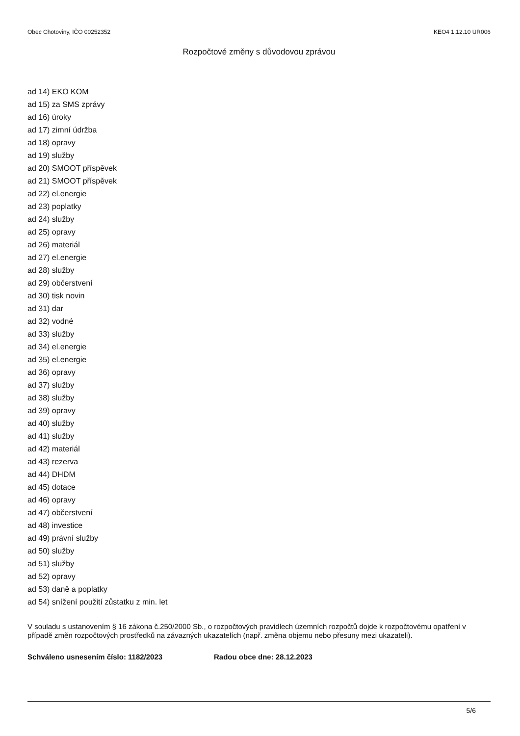Obec Chotoviny, IČO 00252352 KEO4 1.12.10 UR006
Rozpočtové změny s důvodovou zprávou
ad 14) EKO KOM
ad 15) za SMS zprávy
ad 16) úroky
ad 17) zimní údržba
ad 18) opravy
ad 19) služby
ad 20) SMOOT příspěvek
ad 21) SMOOT příspěvek
ad 22) el.energie
ad 23) poplatky
ad 24) služby
ad 25) opravy
ad 26) materiál
ad 27) el.energie
ad 28) služby
ad 29) občerstvení
ad 30) tisk novin
ad 31) dar
ad 32) vodné
ad 33) služby
ad 34) el.energie
ad 35) el.energie
ad 36) opravy
ad 37) služby
ad 38) služby
ad 39) opravy
ad 40) služby
ad 41) služby
ad 42) materiál
ad 43) rezerva
ad 44) DHDM
ad 45) dotace
ad 46) opravy
ad 47) občerstvení
ad 48) investice
ad 49) právní služby
ad 50) služby
ad 51) služby
ad 52) opravy
ad 53) daně a poplatky
ad 54) snížení použití zůstatku z min. let
V souladu s ustanovením § 16 zákona č.250/2000 Sb., o rozpočtových pravidlech územních rozpočtů dojde k rozpočtovému opatření v případě změn rozpočtových prostředků na závazných ukazatelích (např. změna objemu nebo přesuny mezi ukazateli).
Schváleno usnesením číslo: 1182/2023 Radou obce dne: 28.12.2023
5/6